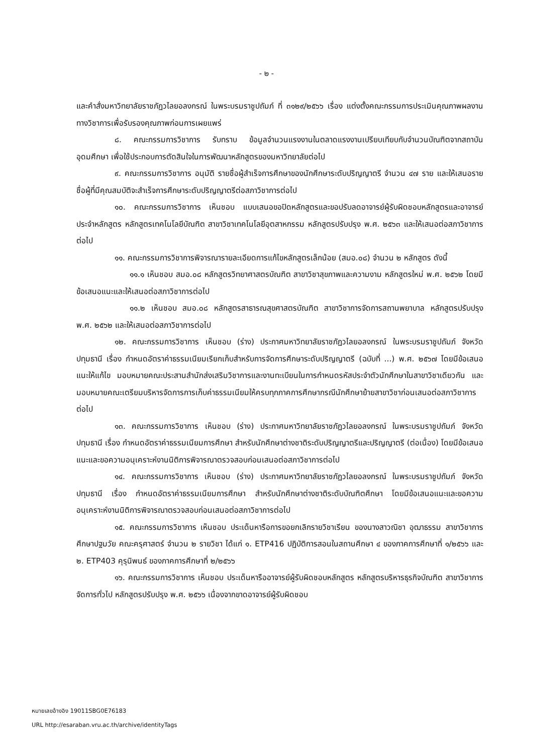- ๒ -
และคำสั่งมหาวิทยาลัยราชภัฏวไลยอลงกรณ์ ในพระบรมราชูปถัมภ์ ที่ ๓๑๒๙/๒๕๖๖ เรื่อง แต่งตั้งคณะกรรมการประเมินคุณภาพผลงานทางวิชาการเพื่อรับรองคุณภาพก่อนการเผยแพร่
๘. คณะกรรมการวิชาการ รับทราบ ข้อมูลจำนวนแรงงานในตลาดแรงงานเปรียบเทียบกับจำนวนบัณฑิตจากสถาบันอุดมศึกษา เพื่อใช้ประกอบการตัดสินใจในการพัฒนาหลักสูตรของมหาวิทยาลัยต่อไป
๙. คณะกรรมการวิชาการ อนุมัติ รายชื่อผู้สำเร็จการศึกษาของนักศึกษาระดับปริญญาตรี จำนวน ๔๗ ราย และให้เสนอรายชื่อผู้ที่มีคุณสมบัติจะสำเร็จการศึกษาระดับปริญญาตรีต่อสภาวิชาการต่อไป
๑๐. คณะกรรมการวิชาการ เห็นชอบ แบบเสนอขอปิดหลักสูตรและขอปรับลดอาจารย์ผู้รับผิดชอบหลักสูตรและอาจารย์ประจำหลักสูตร หลักสูตรเทคโนโลยีบัณฑิต สาขาวิชาเทคโนโลยีอุตสาหกรรม หลักสูตรปรับปรุง พ.ศ. ๒๕๖๓ และให้เสนอต่อสภาวิชาการต่อไป
๑๑. คณะกรรมการวิชาการพิจารณารายละเอียดการแก้ไขหลักสูตรเล็กน้อย (สมอ.๐๘) จำนวน ๒ หลักสูตร ดังนี้
๑๑.๑ เห็นชอบ สมอ.๐๘ หลักสูตรวิทยาศาสตรบัณฑิต สาขาวิชาสุขภาพและความงาม หลักสูตรใหม่ พ.ศ. ๒๕๖๒ โดยมีข้อเสนอแนะและให้เสนอต่อสภาวิชาการต่อไป
๑๑.๒ เห็นชอบ สมอ.๐๘ หลักสูตรสาธารณสุขศาสตรบัณฑิต สาขาวิชาการจัดการสถานพยาบาล หลักสูตรปรับปรุง พ.ศ. ๒๕๖๒ และให้เสนอต่อสภาวิชาการต่อไป
๑๒. คณะกรรมการวิชาการ เห็นชอบ (ร่าง) ประกาศมหาวิทยาลัยราชภัฏวไลยอลงกรณ์ ในพระบรมราชูปถัมภ์ จังหวัดปทุมธานี เรื่อง กำหนดอัตราค่าธรรมเนียมเรียกเก็บสำหรับการจัดการศึกษาระดับปริญญาตรี (ฉบับที่ ...) พ.ศ. ๒๕๖๗ โดยมีข้อเสนอแนะให้แก้ไข มอบหมายคณะประสานสำนักส่งเสริมวิชาการและงานทะเบียนในการกำหนดรหัสประจำตัวนักศึกษาในสาขาวิชาเดียวกัน และมอบหมายคณะเตรียมบริหารจัดการการเก็บค่าธรรมเนียมให้ครบทุกภาคการศึกษากรณีนักศึกษาย้ายสาขาวิชาก่อนเสนอต่อสภาวิชาการต่อไป
๑๓. คณะกรรมการวิชาการ เห็นชอบ (ร่าง) ประกาศมหาวิทยาลัยราชภัฏวไลยอลงกรณ์ ในพระบรมราชูปถัมภ์ จังหวัดปทุมธานี เรื่อง กำหนดอัตราค่าธรรมเนียมการศึกษา สำหรับนักศึกษาต่างชาติระดับปริญญาตรีและปริญญาตรี (ต่อเนื่อง) โดยมีข้อเสนอแนะและขอความอนุเคราะห์งานนิติการพิจารณาตรวจสอบก่อนเสนอต่อสภาวิชาการต่อไป
๑๔. คณะกรรมการวิชาการ เห็นชอบ (ร่าง) ประกาศมหาวิทยาลัยราชภัฏวไลยอลงกรณ์ ในพระบรมราชูปถัมภ์ จังหวัดปทุมธานี เรื่อง กำหนดอัตราค่าธรรมเนียมการศึกษา สำหรับนักศึกษาต่างชาติระดับบัณฑิตศึกษา โดยมีข้อเสนอแนะและขอความอนุเคราะห์งานนิติการพิจารณาตรวจสอบก่อนเสนอต่อสภาวิชาการต่อไป
๑๕. คณะกรรมการวิชาการ เห็นชอบ ประเด็นหารือการขอยกเลิกรายวิชาเรียน ของนางสาวณิชา อุฒาธรรม สาขาวิชาการศึกษาปฐมวัย คณะครุศาสตร์ จำนวน ๒ รายวิชา ได้แก่ ๑. ETP416 ปฏิบัติการสอนในสถานศึกษา ๔ ของภาคการศึกษาที่ ๑/๒๕๖๖ และ ๒. ETP403 คุรุนิพนธ์ ของภาคการศึกษาที่ ๒/๒๕๖๖
๑๖. คณะกรรมการวิชาการ เห็นชอบ ประเด็นหารืออาจารย์ผู้รับผิดชอบหลักสูตร หลักสูตรบริหารธุรกิจบัณฑิต สาขาวิชาการจัดการทั่วไป หลักสูตรปรับปรุง พ.ศ. ๒๕๖๖ เนื่องจากขาดอาจารย์ผู้รับผิดชอบ
หมายเลขอ้างอิง 19011SBG0E76183
URL http://esaraban.vru.ac.th/archive/identityTags